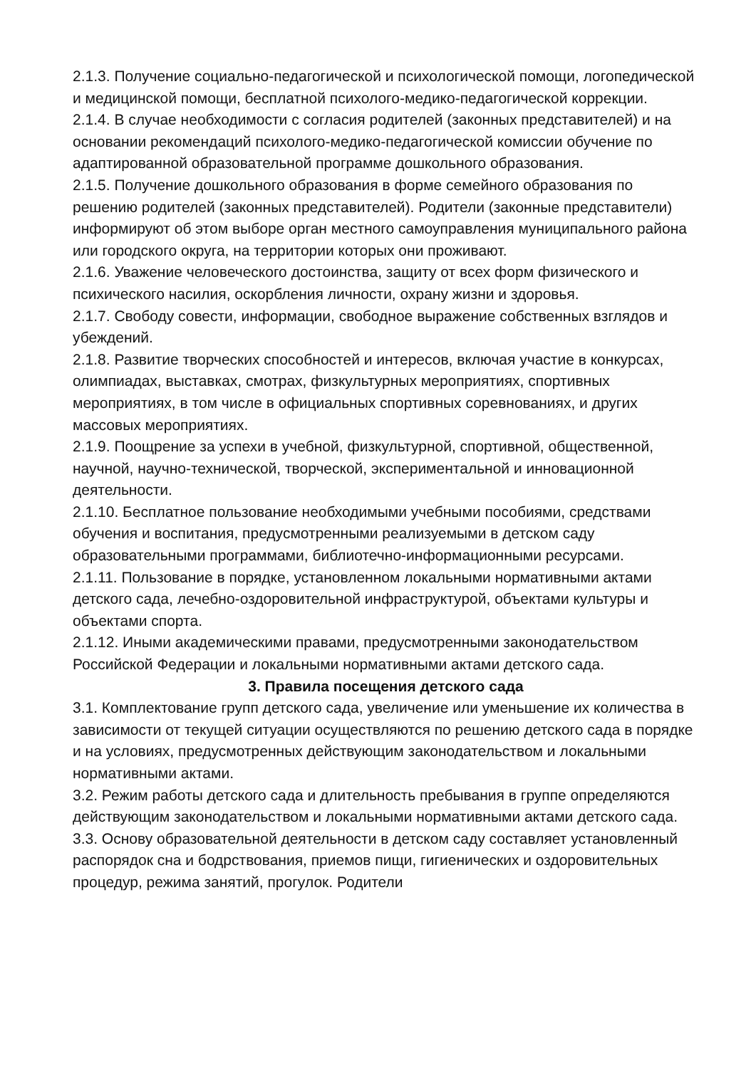2.1.3. Получение социально-педагогической и психологической помощи, логопедической и медицинской помощи, бесплатной психолого-медико-педагогической коррекции.
2.1.4. В случае необходимости с согласия родителей (законных представителей) и на основании рекомендаций психолого-медико-педагогической комиссии обучение по адаптированной образовательной программе дошкольного образования.
2.1.5. Получение дошкольного образования в форме семейного образования по решению родителей (законных представителей). Родители (законные представители) информируют об этом выборе орган местного самоуправления муниципального района или городского округа, на территории которых они проживают.
2.1.6. Уважение человеческого достоинства, защиту от всех форм физического и психического насилия, оскорбления личности, охрану жизни и здоровья.
2.1.7. Свободу совести, информации, свободное выражение собственных взглядов и убеждений.
2.1.8. Развитие творческих способностей и интересов, включая участие в конкурсах, олимпиадах, выставках, смотрах, физкультурных мероприятиях, спортивных мероприятиях, в том числе в официальных спортивных соревнованиях, и других массовых мероприятиях.
2.1.9. Поощрение за успехи в учебной, физкультурной, спортивной, общественной, научной, научно-технической, творческой, экспериментальной и инновационной деятельности.
2.1.10. Бесплатное пользование необходимыми учебными пособиями, средствами обучения и воспитания, предусмотренными реализуемыми в детском саду образовательными программами, библиотечно-информационными ресурсами.
2.1.11. Пользование в порядке, установленном локальными нормативными актами детского сада, лечебно-оздоровительной инфраструктурой, объектами культуры и объектами спорта.
2.1.12. Иными академическими правами, предусмотренными законодательством Российской Федерации и локальными нормативными актами детского сада.
3. Правила посещения детского сада
3.1. Комплектование групп детского сада, увеличение или уменьшение их количества в зависимости от текущей ситуации осуществляются по решению детского сада в порядке и на условиях, предусмотренных действующим законодательством и локальными нормативными актами.
3.2. Режим работы детского сада и длительность пребывания в группе определяются действующим законодательством и локальными нормативными актами детского сада.
3.3. Основу образовательной деятельности в детском саду составляет установленный распорядок сна и бодрствования, приемов пищи, гигиенических и оздоровительных процедур, режима занятий, прогулок. Родители